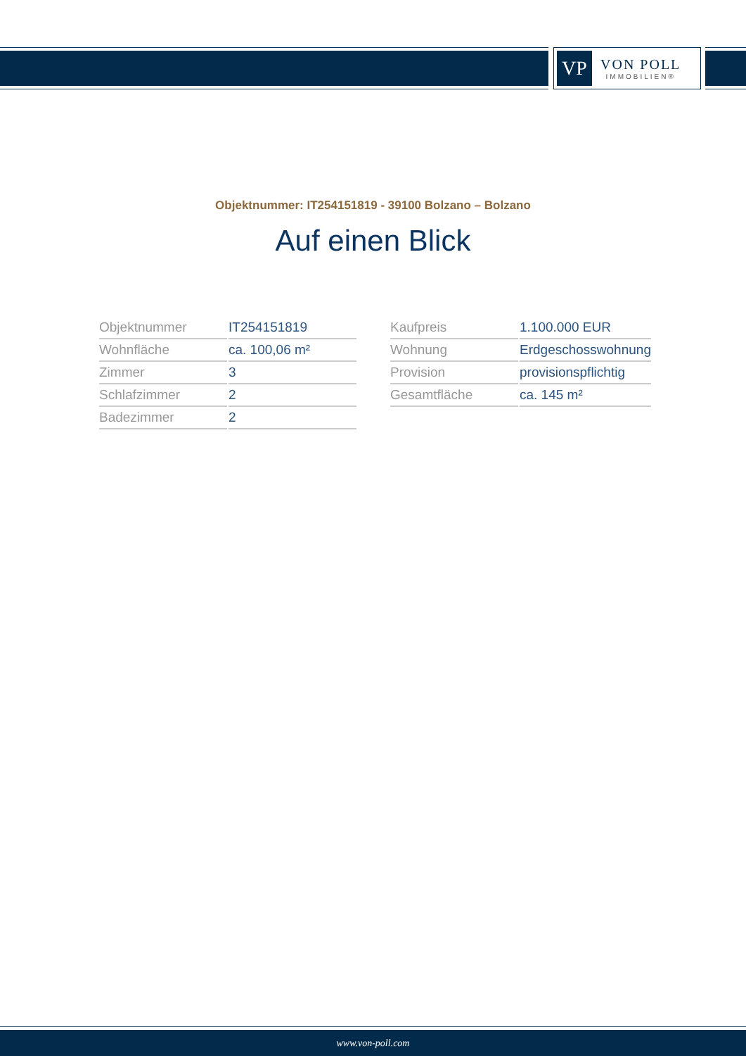VP
VON POLL
IMMOBILIEN®
Objektnummer: IT254151819 - 39100 Bolzano – Bolzano
Auf einen Blick
| Objektnummer | IT254151819 |
| Wohnfläche | ca. 100,06 m² |
| Zimmer | 3 |
| Schlafzimmer | 2 |
| Badezimmer | 2 |
| Kaufpreis | 1.100.000 EUR |
| Wohnung | Erdgeschosswohnung |
| Provision | provisionspflichtig |
| Gesamtfläche | ca. 145 m² |
www.von-poll.com